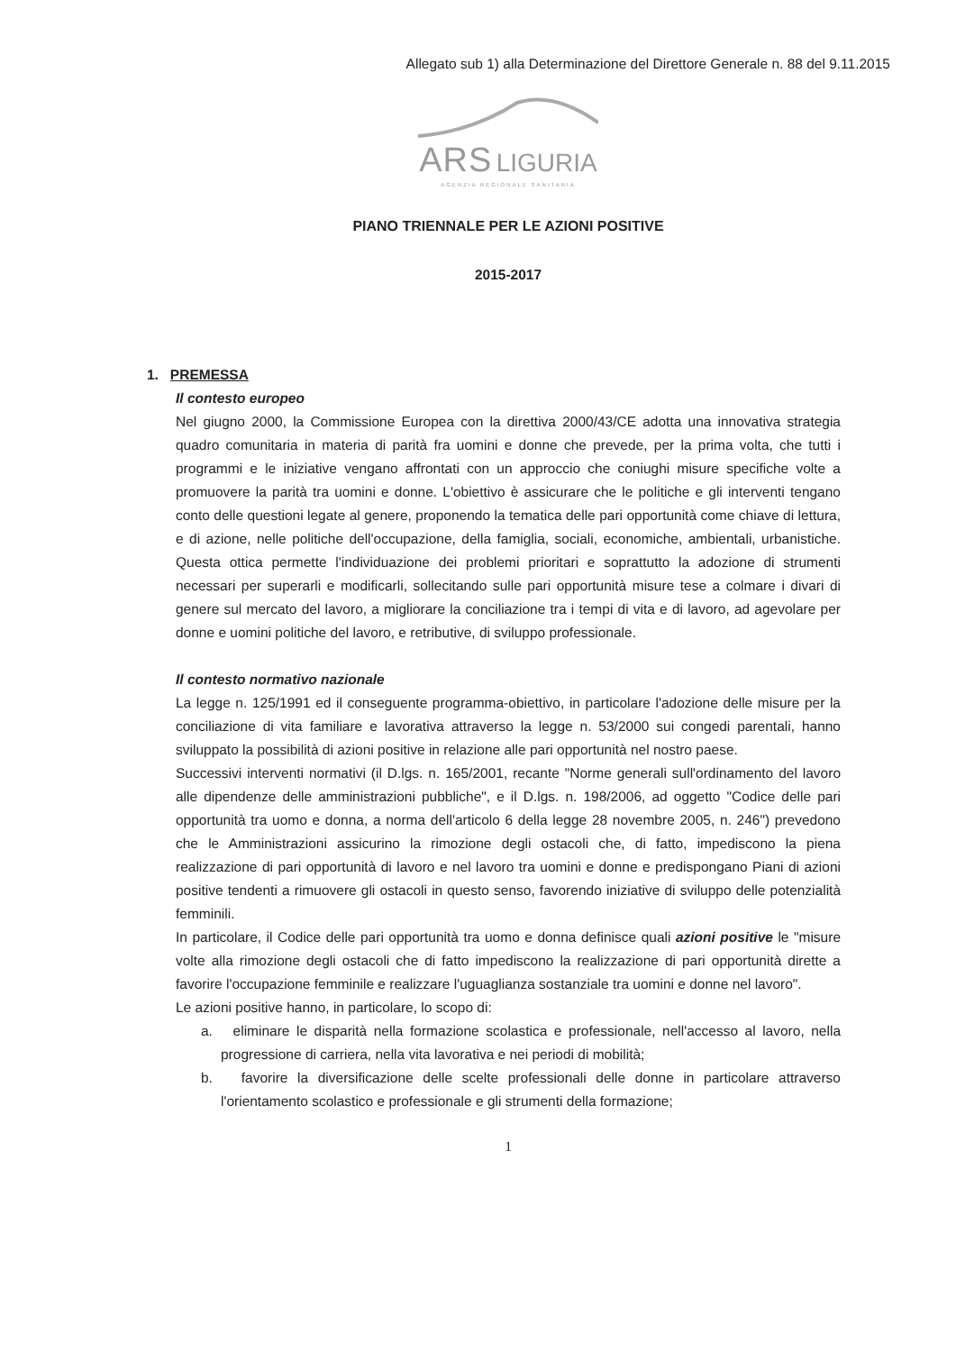Allegato sub 1) alla Determinazione del Direttore Generale n. 88 del 9.11.2015
ARS LIGURIA
AGENZIA REGIONALE SANITARIA
PIANO TRIENNALE PER LE AZIONI POSITIVE
2015-2017
1. PREMESSA
Il contesto europeo
Nel giugno 2000, la Commissione Europea con la direttiva 2000/43/CE adotta una innovativa strategia quadro comunitaria in materia di parità fra uomini e donne che prevede, per la prima volta, che tutti i programmi e le iniziative vengano affrontati con un approccio che coniughi misure specifiche volte a promuovere la parità tra uomini e donne. L'obiettivo è assicurare che le politiche e gli interventi tengano conto delle questioni legate al genere, proponendo la tematica delle pari opportunità come chiave di lettura, e di azione, nelle politiche dell'occupazione, della famiglia, sociali, economiche, ambientali, urbanistiche. Questa ottica permette l'individuazione dei problemi prioritari e soprattutto la adozione di strumenti necessari per superarli e modificarli, sollecitando sulle pari opportunità misure tese a colmare i divari di genere sul mercato del lavoro, a migliorare la conciliazione tra i tempi di vita e di lavoro, ad agevolare per donne e uomini politiche del lavoro, e retributive, di sviluppo professionale.
Il contesto normativo nazionale
La legge n. 125/1991 ed il conseguente programma-obiettivo, in particolare l'adozione delle misure per la conciliazione di vita familiare e lavorativa attraverso la legge n. 53/2000 sui congedi parentali, hanno sviluppato la possibilità di azioni positive in relazione alle pari opportunità nel nostro paese.
Successivi interventi normativi (il D.lgs. n. 165/2001, recante "Norme generali sull'ordinamento del lavoro alle dipendenze delle amministrazioni pubbliche", e il D.lgs. n. 198/2006, ad oggetto "Codice delle pari opportunità tra uomo e donna, a norma dell'articolo 6 della legge 28 novembre 2005, n. 246") prevedono che le Amministrazioni assicurino la rimozione degli ostacoli che, di fatto, impediscono la piena realizzazione di pari opportunità di lavoro e nel lavoro tra uomini e donne e predispongano Piani di azioni positive tendenti a rimuovere gli ostacoli in questo senso, favorendo iniziative di sviluppo delle potenzialità femminili.
In particolare, il Codice delle pari opportunità tra uomo e donna definisce quali azioni positive le "misure volte alla rimozione degli ostacoli che di fatto impediscono la realizzazione di pari opportunità dirette a favorire l'occupazione femminile e realizzare l'uguaglianza sostanziale tra uomini e donne nel lavoro".
Le azioni positive hanno, in particolare, lo scopo di:
a. eliminare le disparità nella formazione scolastica e professionale, nell'accesso al lavoro, nella progressione di carriera, nella vita lavorativa e nei periodi di mobilità;
b. favorire la diversificazione delle scelte professionali delle donne in particolare attraverso l'orientamento scolastico e professionale e gli strumenti della formazione;
1